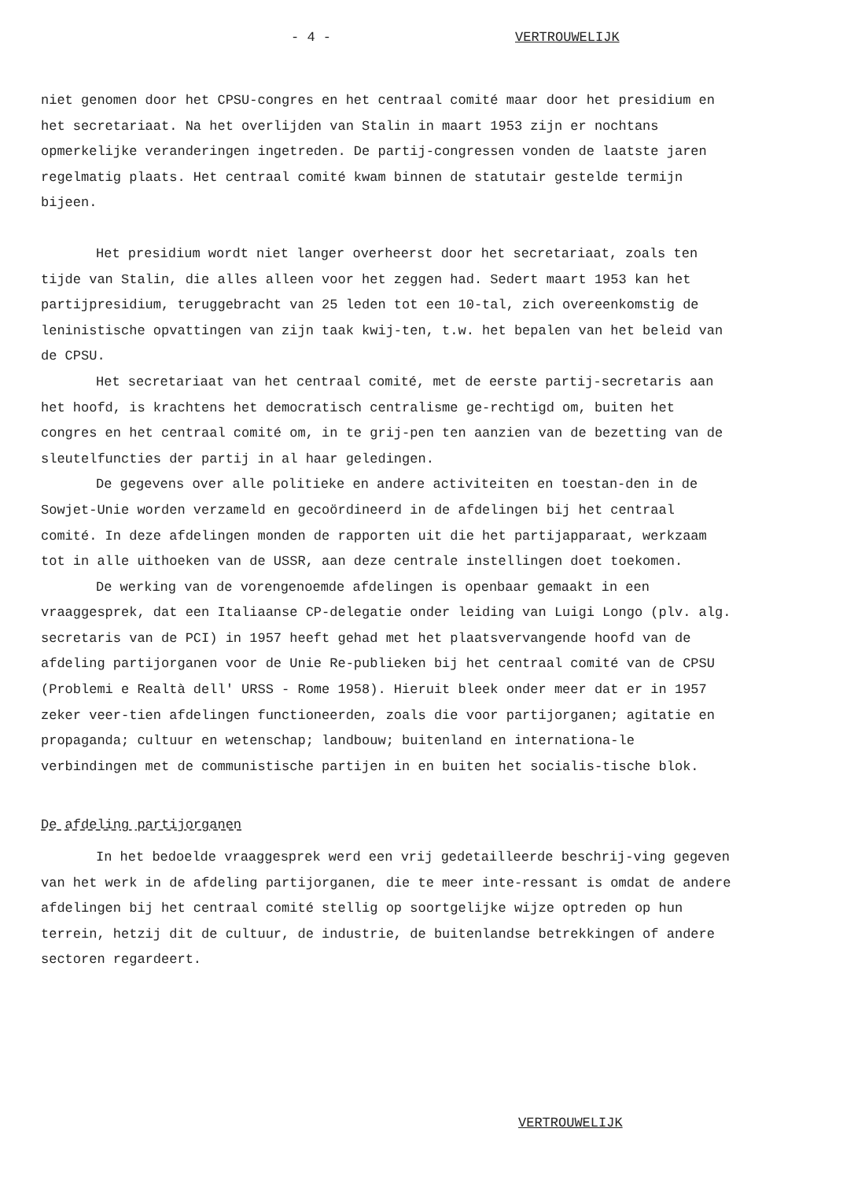- 4 - VERTROUWELIJK
niet genomen door het CPSU-congres en het centraal comité maar door het presidium en het secretariaat. Na het overlijden van Stalin in maart 1953 zijn er nochtans opmerkelijke veranderingen ingetreden. De partij-congressen vonden de laatste jaren regelmatig plaats. Het centraal comité kwam binnen de statutair gestelde termijn bijeen.
Het presidium wordt niet langer overheerst door het secretariaat, zoals ten tijde van Stalin, die alles alleen voor het zeggen had. Sedert maart 1953 kan het partijpresidium, teruggebracht van 25 leden tot een 10-tal, zich overeenkomstig de leninistische opvattingen van zijn taak kwij-ten, t.w. het bepalen van het beleid van de CPSU.
Het secretariaat van het centraal comité, met de eerste partij-secretaris aan het hoofd, is krachtens het democratisch centralisme ge-rechtigd om, buiten het congres en het centraal comité om, in te grij-pen ten aanzien van de bezetting van de sleutelfuncties der partij in al haar geledingen.
De gegevens over alle politieke en andere activiteiten en toestan-den in de Sowjet-Unie worden verzameld en gecoördineerd in de afdelingen bij het centraal comité. In deze afdelingen monden de rapporten uit die het partijapparaat, werkzaam tot in alle uithoeken van de USSR, aan deze centrale instellingen doet toekomen.
De werking van de vorengenoemde afdelingen is openbaar gemaakt in een vraaggesprek, dat een Italiaanse CP-delegatie onder leiding van Luigi Longo (plv. alg. secretaris van de PCI) in 1957 heeft gehad met het plaatsvervangende hoofd van de afdeling partijorganen voor de Unie Re-publieken bij het centraal comité van de CPSU (Problemi e Realtà dell' URSS - Rome 1958). Hieruit bleek onder meer dat er in 1957 zeker veer-tien afdelingen functioneerden, zoals die voor partijorganen; agitatie en propaganda; cultuur en wetenschap; landbouw; buitenland en internationa-le verbindingen met de communistische partijen in en buiten het socialis-tische blok.
De afdeling partijorganen
In het bedoelde vraaggesprek werd een vrij gedetailleerde beschrij-ving gegeven van het werk in de afdeling partijorganen, die te meer inte-ressant is omdat de andere afdelingen bij het centraal comité stellig op soortgelijke wijze optreden op hun terrein, hetzij dit de cultuur, de industrie, de buitenlandse betrekkingen of andere sectoren regardeert.
VERTROUWELIJK